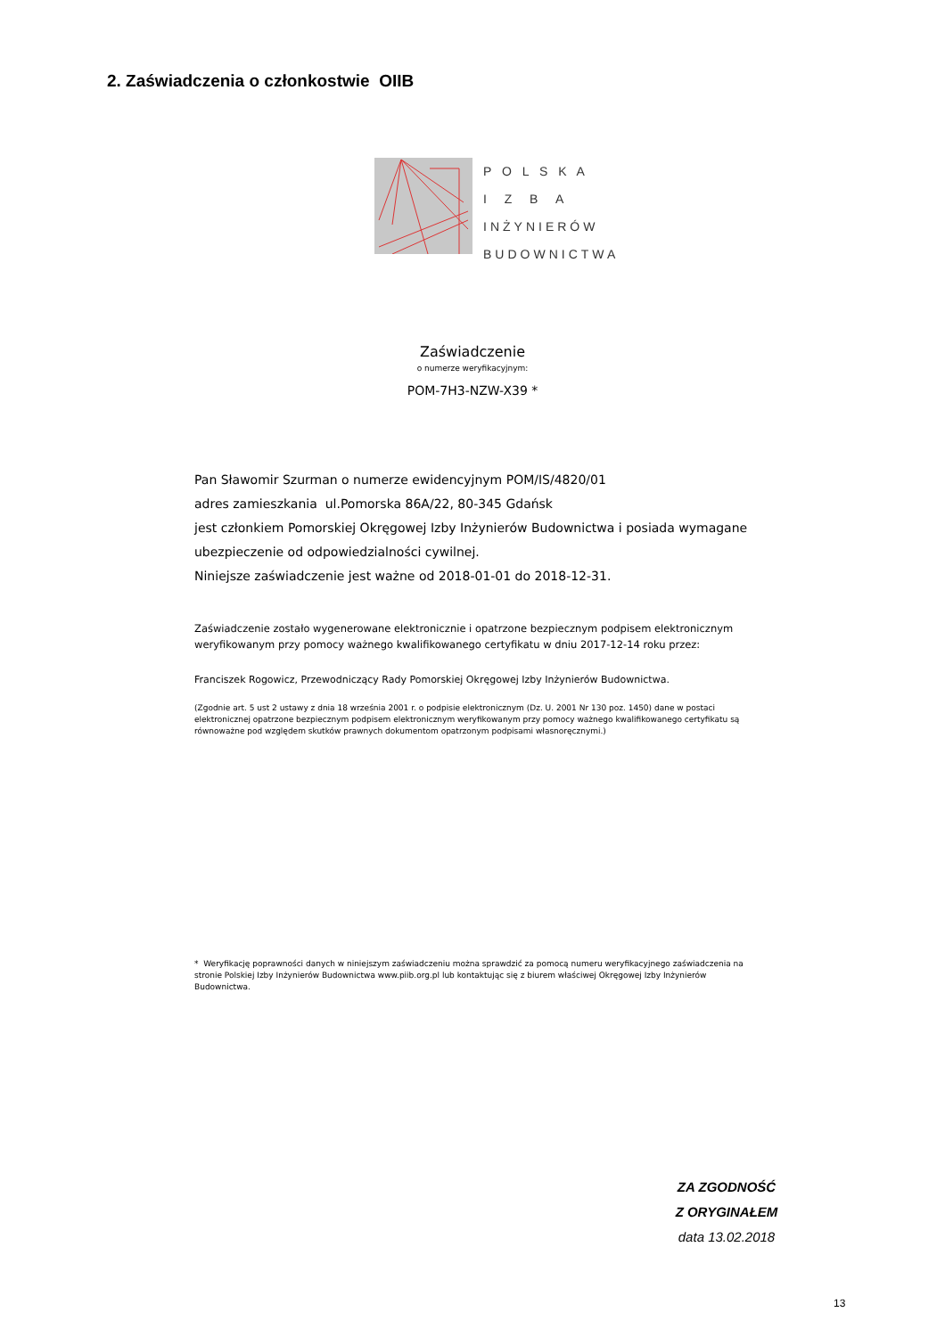2. Zaświadczenia o członkostwie OIIB
P O L S K A
I Z B A
INŻYNIERÓW
BUDOWNICTWA
Zaświadczenie
o numerze weryfikacyjnym:
POM-7H3-NZW-X39 *
Pan Sławomir Szurman o numerze ewidencyjnym POM/IS/4820/01
adres zamieszkania ul.Pomorska 86A/22, 80-345 Gdańsk
jest członkiem Pomorskiej Okręgowej Izby Inżynierów Budownictwa i posiada wymagane ubezpieczenie od odpowiedzialności cywilnej.
Niniejsze zaświadczenie jest ważne od 2018-01-01 do 2018-12-31.
Zaświadczenie zostało wygenerowane elektronicznie i opatrzone bezpiecznym podpisem elektronicznym weryfikowanym przy pomocy ważnego kwalifikowanego certyfikatu w dniu 2017-12-14 roku przez:
Franciszek Rogowicz, Przewodniczący Rady Pomorskiej Okręgowej Izby Inżynierów Budownictwa.
(Zgodnie art. 5 ust 2 ustawy z dnia 18 września 2001 r. o podpisie elektronicznym (Dz. U. 2001 Nr 130 poz. 1450) dane w postaci elektronicznej opatrzone bezpiecznym podpisem elektronicznym weryfikowanym przy pomocy ważnego kwalifikowanego certyfikatu są równoważne pod względem skutków prawnych dokumentom opatrzonym podpisami własnoręcznymi.)
* Weryfikację poprawności danych w niniejszym zaświadczeniu można sprawdzić za pomocą numeru weryfikacyjnego zaświadczenia na stronie Polskiej Izby Inżynierów Budownictwa www.piib.org.pl lub kontaktując się z biurem właściwej Okręgowej Izby Inżynierów Budownictwa.
ZA ZGODNOŚĆ
Z ORYGINAŁEM
data 13.02.2018
13